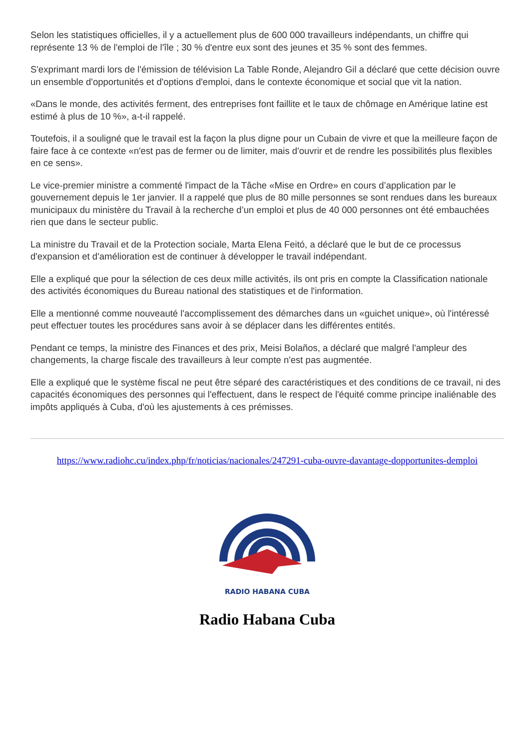Selon les statistiques officielles, il y a actuellement plus de 600 000 travailleurs indépendants, un chiffre qui représente 13 % de l'emploi de l'île ; 30 % d'entre eux sont des jeunes et 35 % sont des femmes.
S'exprimant mardi lors de l'émission de télévision La Table Ronde, Alejandro Gil a déclaré que cette décision ouvre un ensemble d'opportunités et d'options d'emploi, dans le contexte économique et social que vit la nation.
«Dans le monde, des activités ferment, des entreprises font faillite et le taux de chômage en Amérique latine est estimé à plus de 10 %», a-t-il rappelé.
Toutefois, il a souligné que le travail est la façon la plus digne pour un Cubain de vivre et que la meilleure façon de faire face à ce contexte «n'est pas de fermer ou de limiter, mais d'ouvrir et de rendre les possibilités plus flexibles en ce sens».
Le vice-premier ministre a commenté l'impact de la Tâche «Mise en Ordre» en cours d’application par le gouvernement depuis le 1er janvier. Il a rappelé que plus de 80 mille personnes se sont rendues dans les bureaux municipaux du ministère du Travail à la recherche d’un emploi et plus de 40 000 personnes ont été embauchées rien que dans le secteur public.
La ministre du Travail et de la Protection sociale, Marta Elena Feitó, a déclaré que le but de ce processus d'expansion et d'amélioration est de continuer à développer le travail indépendant.
Elle a expliqué que pour la sélection de ces deux mille activités, ils ont pris en compte la Classification nationale des activités économiques du Bureau national des statistiques et de l'information.
Elle a mentionné comme nouveauté l'accomplissement des démarches dans un «guichet unique», où l'intéressé peut effectuer toutes les procédures sans avoir à se déplacer dans les différentes entités.
Pendant ce temps, la ministre des Finances et des prix, Meisi Bolaños, a déclaré que malgré l'ampleur des changements, la charge fiscale des travailleurs à leur compte n'est pas augmentée.
Elle a expliqué que le système fiscal ne peut être séparé des caractéristiques et des conditions de ce travail, ni des capacités économiques des personnes qui l'effectuent, dans le respect de l'équité comme principe inaliénable des impôts appliqués à Cuba, d'où les ajustements à ces prémisses.
https://www.radiohc.cu/index.php/fr/noticias/nacionales/247291-cuba-ouvre-davantage-dopportunites-demploi
RADIO HABANA CUBA
Radio Habana Cuba